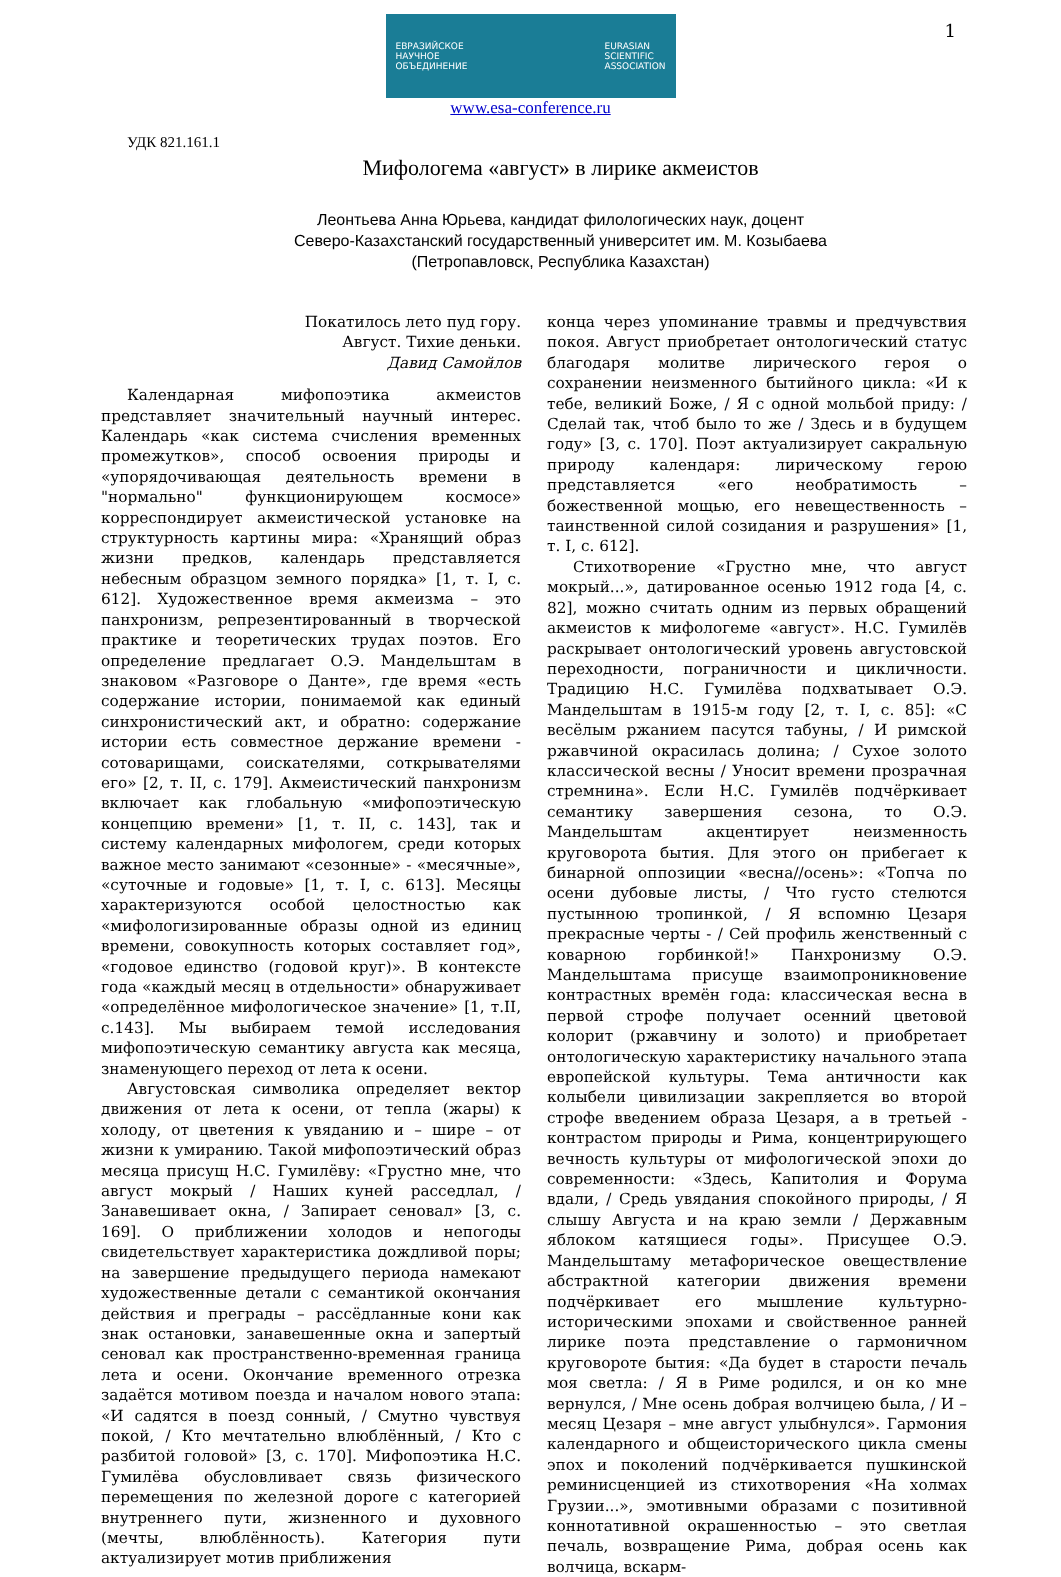1
ЕВРАЗИЙСКОЕ
НАУЧНОЕ
ОБЪЕДИНЕНИЕ EURASIAN
SCIENTIFIC
ASSOCIATION
www.esa-conference.ru
УДК 821.161.1
Мифологема «август» в лирике акмеистов
Леонтьева Анна Юрьева, кандидат филологических наук, доцент
Северо-Казахстанский государственный университет им. М. Козыбаева
(Петропавловск, Республика Казахстан)
Покатилось лето пуд гору.
Август. Тихие деньки.
Давид Самойлов
Календарная мифопоэтика акмеистов представляет значительный научный интерес. Календарь «как система счисления временных промежутков», способ освоения природы и «упорядочивающая деятельность времени в "нормально" функционирующем космосе» корреспондирует акмеистической установке на структурность картины мира: «Хранящий образ жизни предков, календарь представляется небесным образцом земного порядка» [1, т. I, с. 612]. Художественное время акмеизма – это панхронизм, репрезентированный в творческой практике и теоретических трудах поэтов. Его определение предлагает О.Э. Мандельштам в знаковом «Разговоре о Данте», где время «есть содержание истории, понимаемой как единый синхронистический акт, и обратно: содержание истории есть совместное держание времени - сотоварищами, соискателями, соткрывателями его» [2, т. II, с. 179]. Акмеистический панхронизм включает как глобальную «мифопоэтическую концепцию времени» [1, т. II, с. 143], так и систему календарных мифологем, среди которых важное место занимают «сезонные» - «месячные», «суточные и годовые» [1, т. I, с. 613]. Месяцы характеризуются особой целостностью как «мифологизированные образы одной из единиц времени, совокупность которых составляет год», «годовое единство (годовой круг)». В контексте года «каждый месяц в отдельности» обнаруживает «определённое мифологическое значение» [1, т.II, с.143]. Мы выбираем темой исследования мифопоэтическую семантику августа как месяца, знаменующего переход от лета к осени.
Августовская символика определяет вектор движения от лета к осени, от тепла (жары) к холоду, от цветения к увяданию и – шире – от жизни к умиранию. Такой мифопоэтический образ месяца присущ Н.С. Гумилёву: «Грустно мне, что август мокрый / Наших куней расседлал, / Занавешивает окна, / Запирает сеновал» [3, с. 169]. О приближении холодов и непогоды свидетельствует характеристика дождливой поры; на завершение предыдущего периода намекают художественные детали с семантикой окончания действия и преграды – рассёдланные кони как знак остановки, занавешенные окна и запертый сеновал как пространственно-временная граница лета и осени. Окончание временного отрезка задаётся мотивом поезда и началом нового этапа: «И садятся в поезд сонный, / Смутно чувствуя покой, / Кто мечтательно влюблённый, / Кто с разбитой головой» [3, с. 170]. Мифопоэтика Н.С. Гумилёва обусловливает связь физического перемещения по железной дороге с категорией внутреннего пути, жизненного и духовного (мечты, влюблённость). Категория пути актуализирует мотив приближения
конца через упоминание травмы и предчувствия покоя. Август приобретает онтологический статус благодаря молитве лирического героя о сохранении неизменного бытийного цикла: «И к тебе, великий Боже, / Я с одной мольбой приду: / Сделай так, чтоб было то же / Здесь и в будущем году» [3, с. 170]. Поэт актуализирует сакральную природу календаря: лирическому герою представляется «его необратимость – божественной мощью, его невещественность – таинственной силой созидания и разрушения» [1, т. I, с. 612].
Стихотворение «Грустно мне, что август мокрый...», датированное осенью 1912 года [4, с. 82], можно считать одним из первых обращений акмеистов к мифологеме «август». Н.С. Гумилёв раскрывает онтологический уровень августовской переходности, пограничности и цикличности. Традицию Н.С. Гумилёва подхватывает О.Э. Мандельштам в 1915-м году [2, т. I, с. 85]: «С весёлым ржанием пасутся табуны, / И римской ржавчиной окрасилась долина; / Сухое золото классической весны / Уносит времени прозрачная стремнина». Если Н.С. Гумилёв подчёркивает семантику завершения сезона, то О.Э. Мандельштам акцентирует неизменность круговорота бытия. Для этого он прибегает к бинарной оппозиции «весна//осень»: «Топча по осени дубовые листы, / Что густо стелются пустынною тропинкой, / Я вспомню Цезаря прекрасные черты - / Сей профиль женственный с коварною горбинкой!» Панхронизму О.Э. Мандельштама присуще взаимопроникновение контрастных времён года: классическая весна в первой строфе получает осенний цветовой колорит (ржавчину и золото) и приобретает онтологическую характеристику начального этапа европейской культуры. Тема античности как колыбели цивилизации закрепляется во второй строфе введением образа Цезаря, а в третьей - контрастом природы и Рима, концентрирующего вечность культуры от мифологической эпохи до современности: «Здесь, Капитолия и Форума вдали, / Средь увядания спокойного природы, / Я слышу Августа и на краю земли / Державным яблоком катящиеся годы». Присущее О.Э. Мандельштаму метафорическое овеществление абстрактной категории движения времени подчёркивает его мышление культурно-историческими эпохами и свойственное ранней лирике поэта представление о гармоничном круговороте бытия: «Да будет в старости печаль моя светла: / Я в Риме родился, и он ко мне вернулся, / Мне осень добрая волчицею была, / И – месяц Цезаря – мне август улыбнулся». Гармония календарного и общеисторического цикла смены эпох и поколений подчёркивается пушкинской реминисценцией из стихотворения «На холмах Грузии...», эмотивными образами с позитивной коннотативной окрашенностью – это светлая печаль, возвращение Рима, добрая осень как волчица, вскарм-